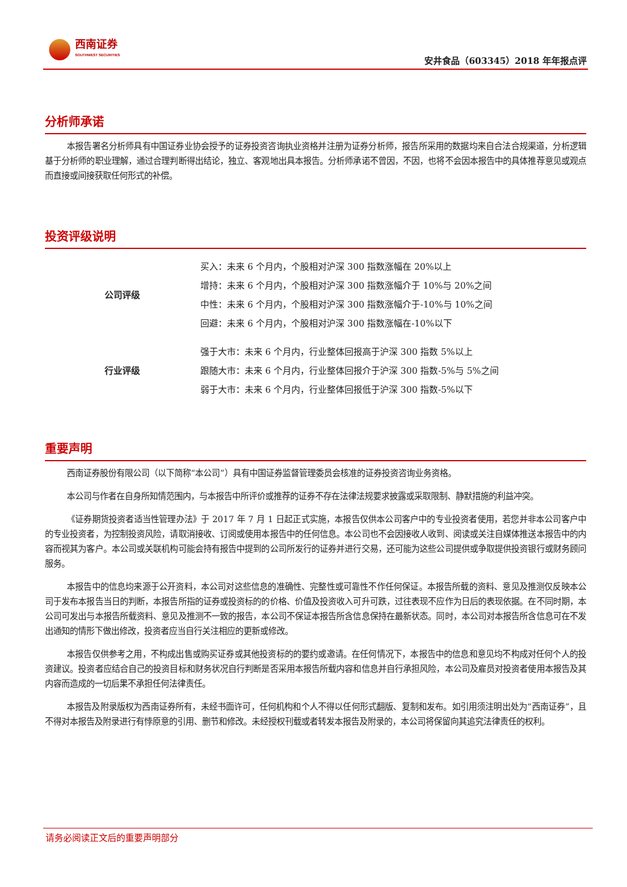西南证券
SOUTHWEST SECURITIES
安井食品（603345）2018 年年报点评
分析师承诺
本报告署名分析师具有中国证券业协会授予的证券投资咨询执业资格并注册为证券分析师，报告所采用的数据均来自合法合规渠道，分析逻辑基于分析师的职业理解，通过合理判断得出结论，独立、客观地出具本报告。分析师承诺不曾因，不因，也将不会因本报告中的具体推荐意见或观点而直接或间接获取任何形式的补偿。
投资评级说明
| 公司评级 | 买入：未来 6 个月内，个股相对沪深 300 指数涨幅在 20%以上 |
| | 增持：未来 6 个月内，个股相对沪深 300 指数涨幅介于 10%与 20%之间 |
| | 中性：未来 6 个月内，个股相对沪深 300 指数涨幅介于-10%与 10%之间 |
| | 回避：未来 6 个月内，个股相对沪深 300 指数涨幅在-10%以下 |
| 行业评级 | 强于大市：未来 6 个月内，行业整体回报高于沪深 300 指数 5%以上 |
| | 跟随大市：未来 6 个月内，行业整体回报介于沪深 300 指数-5%与 5%之间 |
| | 弱于大市：未来 6 个月内，行业整体回报低于沪深 300 指数-5%以下 |
重要声明
西南证券股份有限公司（以下简称“本公司”）具有中国证券监督管理委员会核准的证券投资咨询业务资格。
本公司与作者在自身所知情范围内，与本报告中所评价或推荐的证券不存在法律法规要求披露或采取限制、静默措施的利益冲突。
《证券期货投资者适当性管理办法》于 2017 年 7 月 1 日起正式实施，本报告仅供本公司客户中的专业投资者使用，若您并非本公司客户中的专业投资者，为控制投资风险，请取消接收、订阅或使用本报告中的任何信息。本公司也不会因接收人收到、阅读或关注自媒体推送本报告中的内容而视其为客户。本公司或关联机构可能会持有报告中提到的公司所发行的证券并进行交易，还可能为这些公司提供或争取提供投资银行或财务顾问服务。
本报告中的信息均来源于公开资料，本公司对这些信息的准确性、完整性或可靠性不作任何保证。本报告所载的资料、意见及推测仅反映本公司于发布本报告当日的判断，本报告所指的证券或投资标的的价格、价值及投资收入可升可跌，过往表现不应作为日后的表现依据。在不同时期，本公司可发出与本报告所载资料、意见及推测不一致的报告，本公司不保证本报告所含信息保持在最新状态。同时，本公司对本报告所含信息可在不发出通知的情形下做出修改，投资者应当自行关注相应的更新或修改。
本报告仅供参考之用，不构成出售或购买证券或其他投资标的的要约或邀请。在任何情况下，本报告中的信息和意见均不构成对任何个人的投资建议。投资者应结合自己的投资目标和财务状况自行判断是否采用本报告所载内容和信息并自行承担风险，本公司及雇员对投资者使用本报告及其内容而造成的一切后果不承担任何法律责任。
本报告及附录版权为西南证券所有，未经书面许可，任何机构和个人不得以任何形式翻版、复制和发布。如引用须注明出处为“西南证券”，且不得对本报告及附录进行有悖原意的引用、删节和修改。未经授权刊载或者转发本报告及附录的，本公司将保留向其追究法律责任的权利。
请务必阅读正文后的重要声明部分